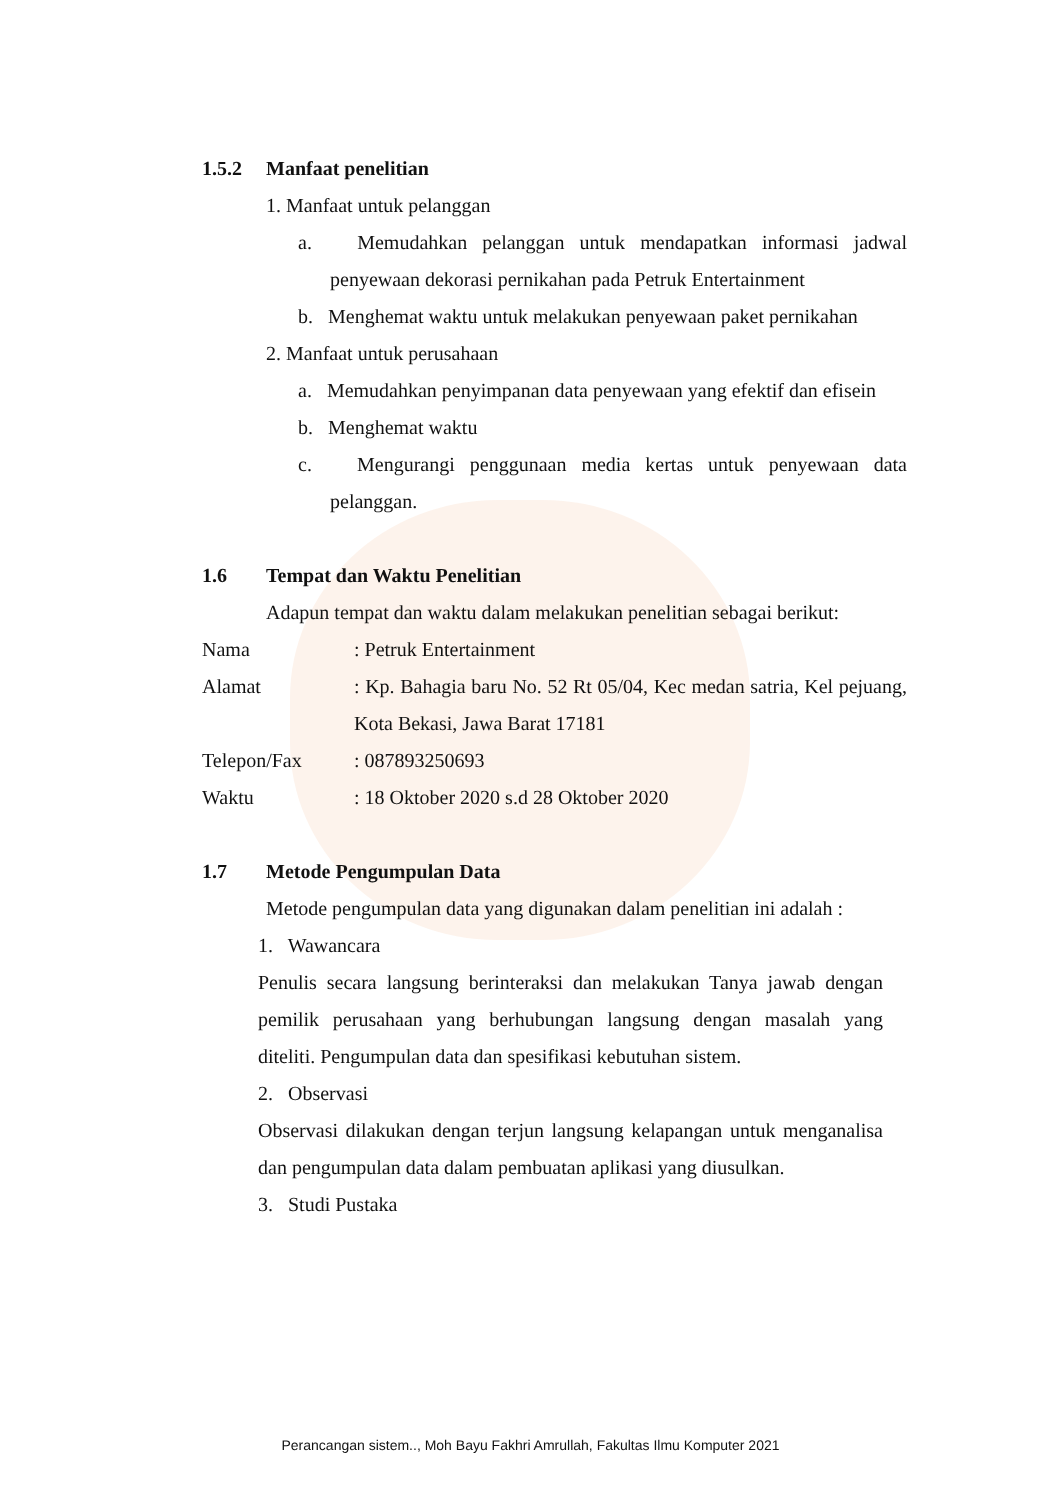1.5.2 Manfaat penelitian
1. Manfaat untuk pelanggan
a. Memudahkan pelanggan untuk mendapatkan informasi jadwal penyewaan dekorasi pernikahan pada Petruk Entertainment
b. Menghemat waktu untuk melakukan penyewaan paket pernikahan
2. Manfaat untuk perusahaan
a. Memudahkan penyimpanan data penyewaan yang efektif dan efisein
b. Menghemat waktu
c. Mengurangi penggunaan media kertas untuk penyewaan data pelanggan.
1.6 Tempat dan Waktu Penelitian
Adapun tempat dan waktu dalam melakukan penelitian sebagai berikut:
Nama : Petruk Entertainment
Alamat : Kp. Bahagia baru No. 52 Rt 05/04, Kec medan satria, Kel pejuang, Kota Bekasi, Jawa Barat 17181
Telepon/Fax : 087893250693
Waktu : 18 Oktober 2020 s.d 28 Oktober 2020
1.7 Metode Pengumpulan Data
Metode pengumpulan data yang digunakan dalam penelitian ini adalah :
1. Wawancara
Penulis secara langsung berinteraksi dan melakukan Tanya jawab dengan pemilik perusahaan yang berhubungan langsung dengan masalah yang diteliti. Pengumpulan data dan spesifikasi kebutuhan sistem.
2. Observasi
Observasi dilakukan dengan terjun langsung kelapangan untuk menganalisa dan pengumpulan data dalam pembuatan aplikasi yang diusulkan.
3. Studi Pustaka
Perancangan sistem.., Moh Bayu Fakhri Amrullah, Fakultas Ilmu Komputer 2021